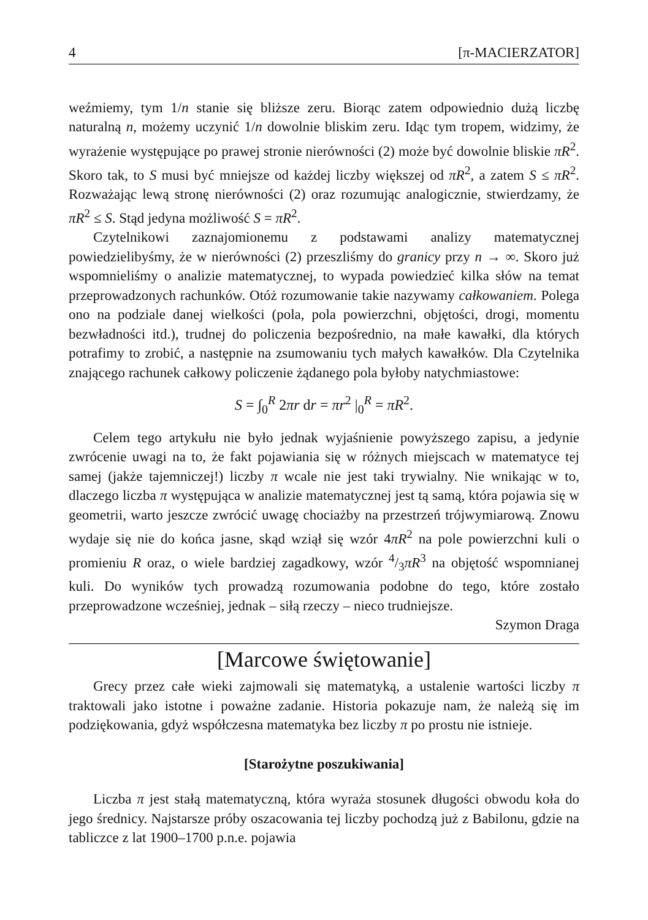4 [π-MACIERZATOR]
weźmiemy, tym 1/n stanie się bliższe zeru. Biorąc zatem odpowiednio dużą liczbę naturalną n, możemy uczynić 1/n dowolnie bliskim zeru. Idąc tym tropem, widzimy, że wyrażenie występujące po prawej stronie nierówności (2) może być dowolnie bliskie πR<sup>2</sup>. Skoro tak, to S musi być mniejsze od każdej liczby większej od πR<sup>2</sup>, a zatem S ≤ πR<sup>2</sup>. Rozważając lewą stronę nierówności (2) oraz rozumując analogicznie, stwierdzamy, że πR<sup>2</sup> ≤ S. Stąd jedyna możliwość S = πR<sup>2</sup>.
Czytelnikowi zaznajomionemu z podstawami analizy matematycznej powiedzielibyśmy, że w nierówności (2) przeszliśmy do granicy przy n → ∞. Skoro już wspomnieliśmy o analizie matematycznej, to wypada powiedzieć kilka słów na temat przeprowadzonych rachunków. Otóż rozumowanie takie nazywamy całkowaniem. Polega ono na podziale danej wielkości (pola, pola powierzchni, objętości, drogi, momentu bezwładności itd.), trudnej do policzenia bezpośrednio, na małe kawałki, dla których potrafimy to zrobić, a następnie na zsumowaniu tych małych kawałków. Dla Czytelnika znającego rachunek całkowy policzenie żądanego pola byłoby natychmiastowe:
S = ∫<sub>0</sub><sup>R</sup> 2πr dr = πr<sup>2</sup> |<sub>0</sub><sup>R</sup> = πR<sup>2</sup>.
Celem tego artykułu nie było jednak wyjaśnienie powyższego zapisu, a jedynie zwrócenie uwagi na to, że fakt pojawiania się w różnych miejscach w matematyce tej samej (jakże tajemniczej!) liczby π wcale nie jest taki trywialny. Nie wnikając w to, dlaczego liczba π występująca w analizie matematycznej jest tą samą, która pojawia się w geometrii, warto jeszcze zwrócić uwagę chociażby na przestrzeń trójwymiarową. Znowu wydaje się nie do końca jasne, skąd wziął się wzór 4πR<sup>2</sup> na pole powierzchni kuli o promieniu R oraz, o wiele bardziej zagadkowy, wzór 4/3πR<sup>3</sup> na objętość wspomnianej kuli. Do wyników tych prowadzą rozumowania podobne do tego, które zostało przeprowadzone wcześniej, jednak – siłą rzeczy – nieco trudniejsze.
Szymon Draga
[Marcowe świętowanie]
Grecy przez całe wieki zajmowali się matematyką, a ustalenie wartości liczby π traktowali jako istotne i poważne zadanie. Historia pokazuje nam, że należą się im podziękowania, gdyż współczesna matematyka bez liczby π po prostu nie istnieje.
[Starożytne poszukiwania]
Liczba π jest stałą matematyczną, która wyraża stosunek długości obwodu koła do jego średnicy. Najstarsze próby oszacowania tej liczby pochodzą już z Babilonu, gdzie na tabliczce z lat 1900–1700 p.n.e. pojawia